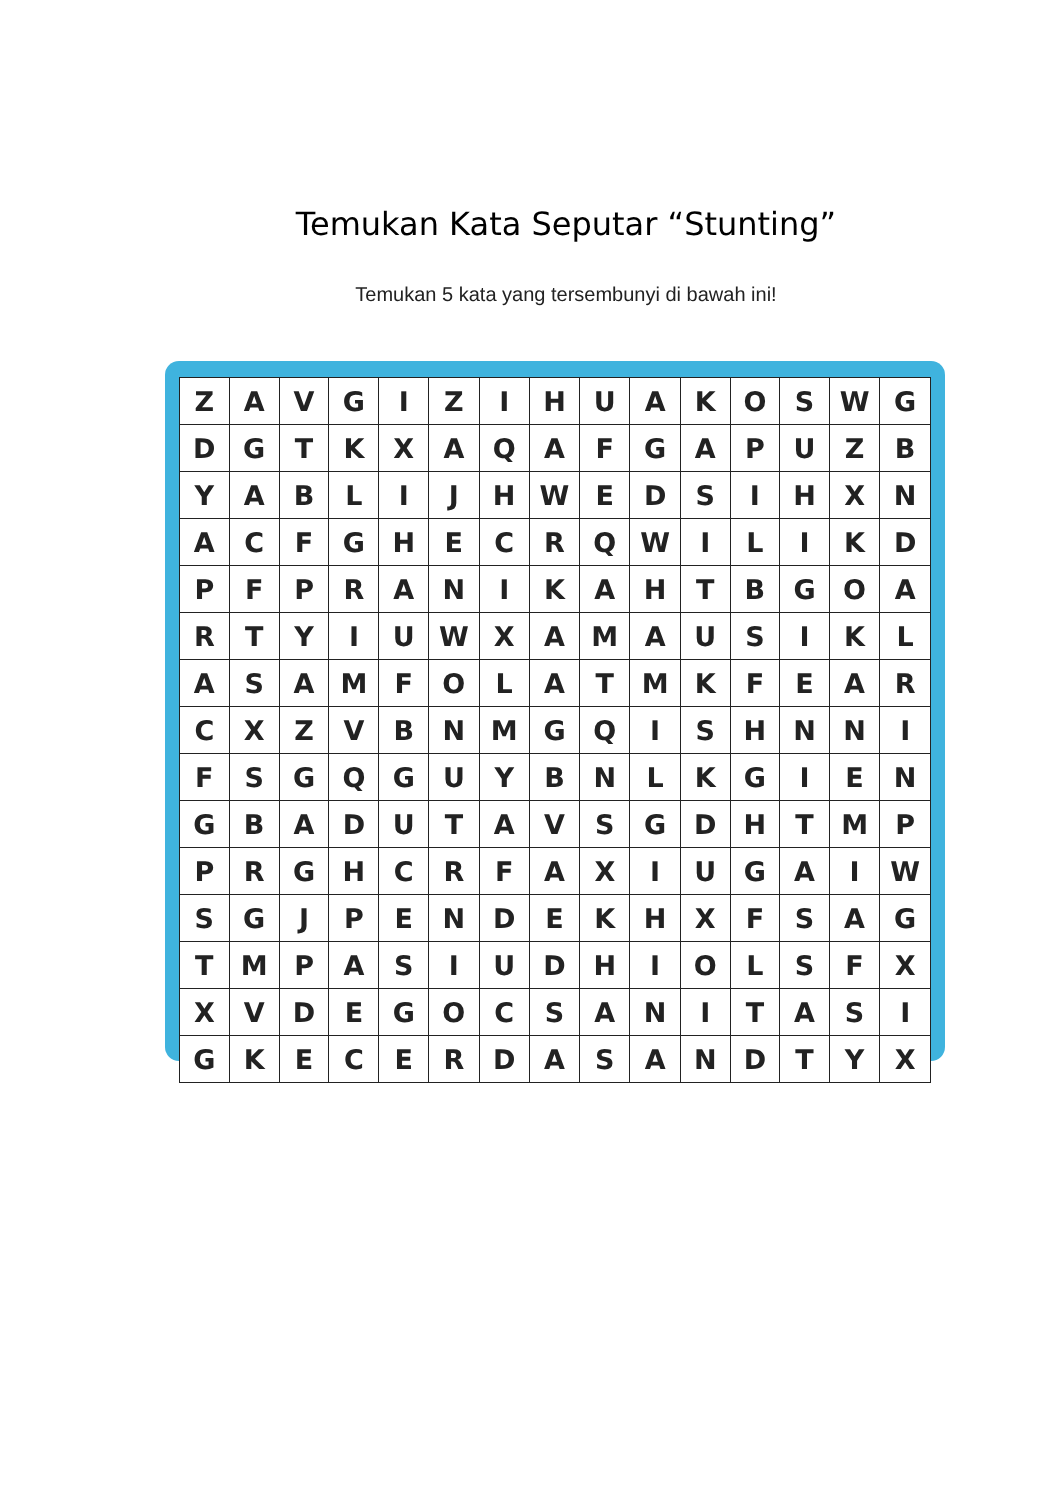Temukan Kata Seputar “Stunting”
Temukan 5 kata yang tersembunyi di bawah ini!
| Z | A | V | G | I | Z | I | H | U | A | K | O | S | W | G |
| D | G | T | K | X | A | Q | A | F | G | A | P | U | Z | B |
| Y | A | B | L | I | J | H | W | E | D | S | I | H | X | N |
| A | C | F | G | H | E | C | R | Q | W | I | L | I | K | D |
| P | F | P | R | A | N | I | K | A | H | T | B | G | O | A |
| R | T | Y | I | U | W | X | A | M | A | U | S | I | K | L |
| A | S | A | M | F | O | L | A | T | M | K | F | E | A | R |
| C | X | Z | V | B | N | M | G | Q | I | S | H | N | N | I |
| F | S | G | Q | G | U | Y | B | N | L | K | G | I | E | N |
| G | B | A | D | U | T | A | V | S | G | D | H | T | M | P |
| P | R | G | H | C | R | F | A | X | I | U | G | A | I | W |
| S | G | J | P | E | N | D | E | K | H | X | F | S | A | G |
| T | M | P | A | S | I | U | D | H | I | O | L | S | F | X |
| X | V | D | E | G | O | C | S | A | N | I | T | A | S | I |
| G | K | E | C | E | R | D | A | S | A | N | D | T | Y | X |